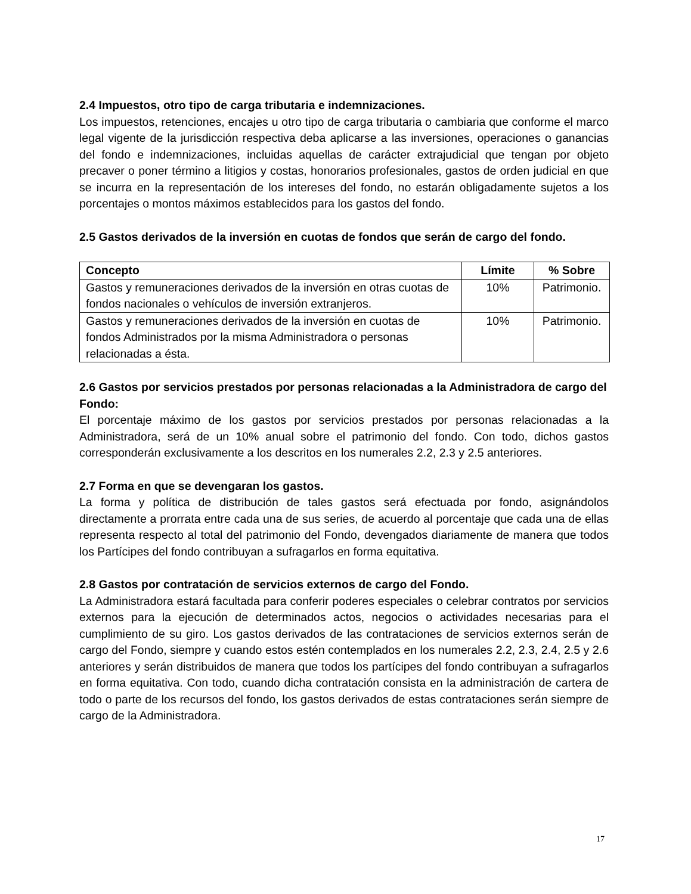2.4 Impuestos, otro tipo de carga tributaria e indemnizaciones.
Los impuestos, retenciones, encajes u otro tipo de carga tributaria o cambiaria que conforme el marco legal vigente de la jurisdicción respectiva deba aplicarse a las inversiones, operaciones o ganancias del fondo e indemnizaciones, incluidas aquellas de carácter extrajudicial que tengan por objeto precaver o poner término a litigios y costas, honorarios profesionales, gastos de orden judicial en que se incurra en la representación de los intereses del fondo, no estarán obligadamente sujetos a los porcentajes o montos máximos establecidos para los gastos del fondo.
2.5 Gastos derivados de la inversión en cuotas de fondos que serán de cargo del fondo.
| Concepto | Límite | % Sobre |
| --- | --- | --- |
| Gastos y remuneraciones derivados de la inversión en otras cuotas de fondos nacionales o vehículos de inversión extranjeros. | 10% | Patrimonio. |
| Gastos y remuneraciones derivados de la inversión en cuotas de fondos Administrados por la misma Administradora o personas relacionadas a ésta. | 10% | Patrimonio. |
2.6 Gastos por servicios prestados por personas relacionadas a la Administradora de cargo del Fondo:
El porcentaje máximo de los gastos por servicios prestados por personas relacionadas a la Administradora, será de un 10% anual sobre el patrimonio del fondo. Con todo, dichos gastos corresponderán exclusivamente a los descritos en los numerales 2.2, 2.3 y 2.5 anteriores.
2.7 Forma en que se devengaran los gastos.
La forma y política de distribución de tales gastos será efectuada por fondo, asignándolos directamente a prorrata entre cada una de sus series, de acuerdo al porcentaje que cada una de ellas representa respecto al total del patrimonio del Fondo, devengados diariamente de manera que todos los Partícipes del fondo contribuyan a sufragarlos en forma equitativa.
2.8 Gastos por contratación de servicios externos de cargo del Fondo.
La Administradora estará facultada para conferir poderes especiales o celebrar contratos por servicios externos para la ejecución de determinados actos, negocios o actividades necesarias para el cumplimiento de su giro. Los gastos derivados de las contrataciones de servicios externos serán de cargo del Fondo, siempre y cuando estos estén contemplados en los numerales 2.2, 2.3, 2.4, 2.5 y 2.6 anteriores y serán distribuidos de manera que todos los partícipes del fondo contribuyan a sufragarlos en forma equitativa. Con todo, cuando dicha contratación consista en la administración de cartera de todo o parte de los recursos del fondo, los gastos derivados de estas contrataciones serán siempre de cargo de la Administradora.
17